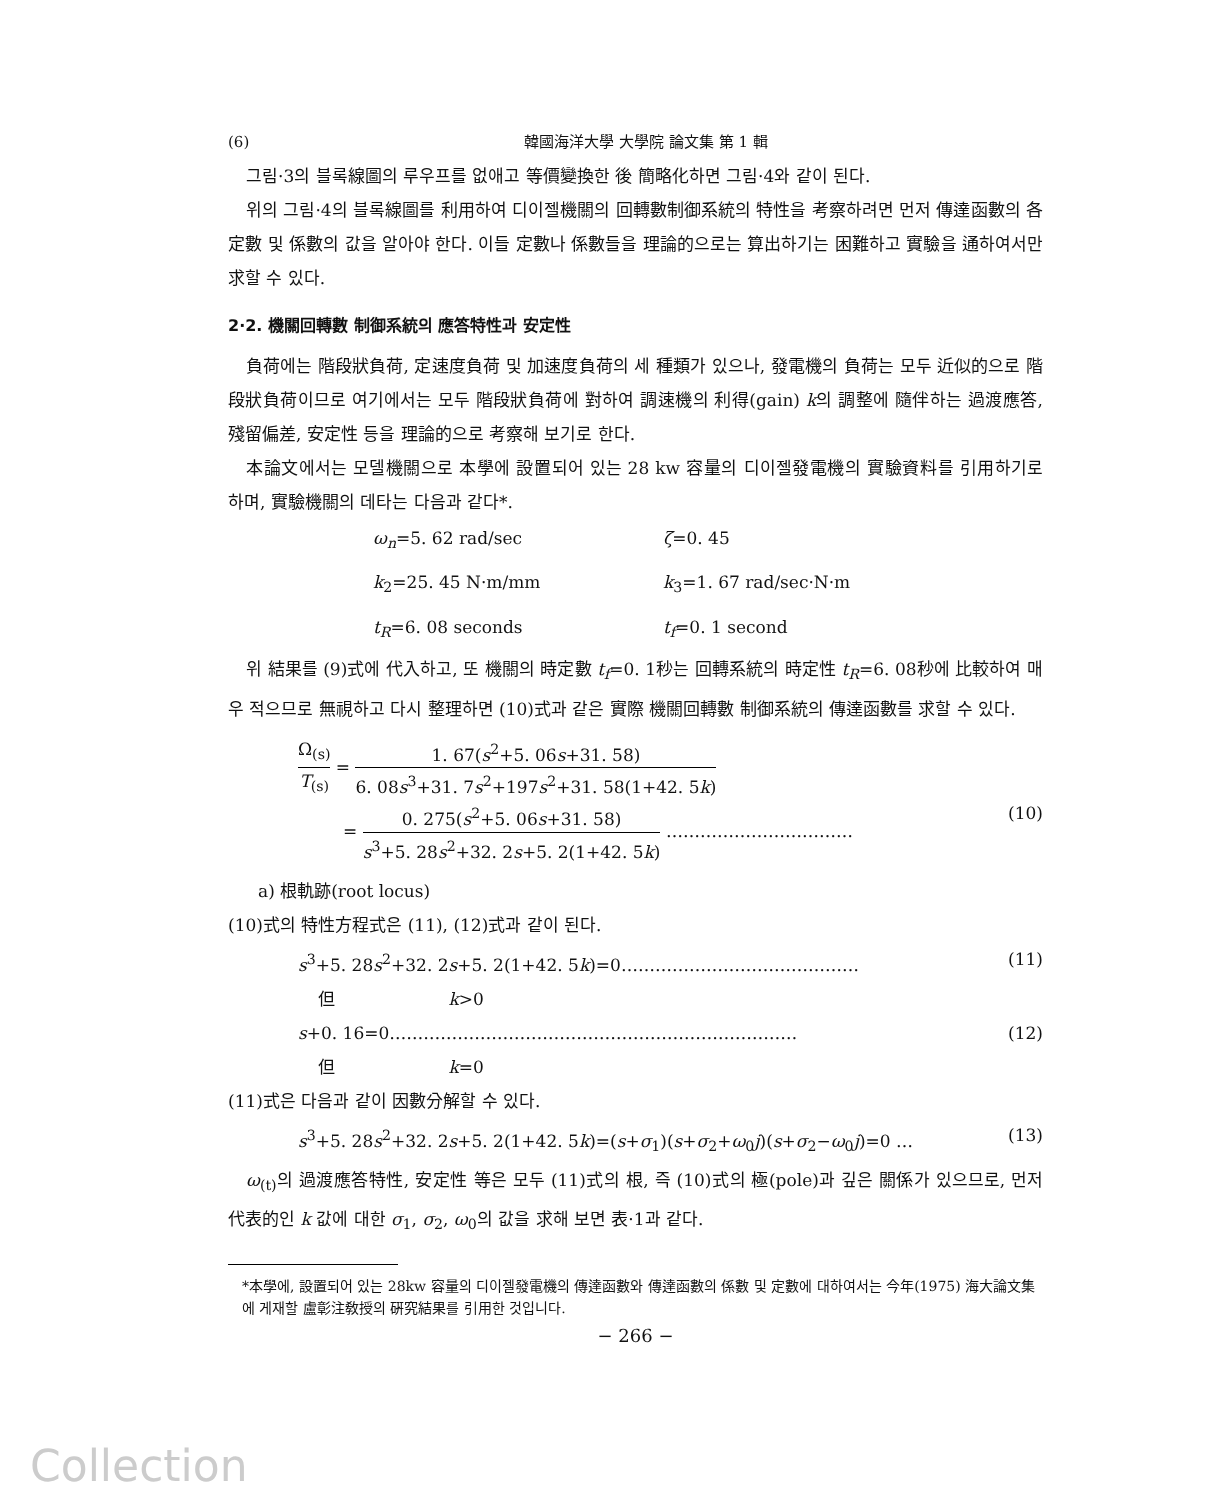(6) 韓國海洋大學 大學院 論文集 第 1 輯
그림·3의 블록線圖의 루우프를 없애고 等價變換한 後 簡略化하면 그림·4와 같이 된다.
위의 그림·4의 블록線圖를 利用하여 디이젤機關의 回轉數制御系統의 特性을 考察하려면 먼저 傳達函數의 各 定數 및 係數의 값을 알아야 한다. 이들 定數나 係數들을 理論的으로는 算出하기는 困難하고 實驗을 通하여서만 求할 수 있다.
2·2. 機關回轉數 制御系統의 應答特性과 安定性
負荷에는 階段狀負荷, 定速度負荷 및 加速度負荷의 세 種類가 있으나, 發電機의 負荷는 모두 近似的으로 階段狀負荷이므로 여기에서는 모두 階段狀負荷에 對하여 調速機의 利得(gain) k의 調整에 隨伴하는 過渡應答, 殘留偏差, 安定性 등을 理論的으로 考察해 보기로 한다.
本論文에서는 모델機關으로 本學에 設置되어 있는 28 kw 容量의 디이젤發電機의 實驗資料를 引用하기로 하며, 實驗機關의 데타는 다음과 같다*.
ω<sub>n</sub>=5. 62 rad/sec ζ=0. 45 k<sub>2</sub>=25. 45 N·m/mm k<sub>3</sub>=1. 67 rad/sec·N·m t<sub>R</sub>=6. 08 seconds t<sub>f</sub>=0. 1 second
위 結果를 (9)式에 代入하고, 또 機關의 時定數 t<sub>f</sub>=0. 1秒는 回轉系統의 時定性 t<sub>R</sub>=6. 08秒에 比較하여 매우 적으므로 無視하고 다시 整理하면 (10)式과 같은 實際 機關回轉數 制御系統의 傳達函數를 求할 수 있다.
Ω<sub>(s)</sub> T<sub>(s)</sub> = 1. 67(s<sup>2</sup>+5. 06s+31. 58) 6. 08s<sup>3</sup>+31. 7s<sup>2</sup>+197s<sup>2</sup>+31. 58(1+42. 5k)
= 0. 275(s<sup>2</sup>+5. 06s+31. 58) s<sup>3</sup>+5. 28s<sup>2</sup>+32. 2s+5. 2(1+42. 5k) …………………………… (10)
a) 根軌跡(root locus)
(10)式의 特性方程式은 (11), (12)式과 같이 된다.
s<sup>3</sup>+5. 28s<sup>2</sup>+32. 2s+5. 2(1+42. 5k)=0…………………………………… (11)
但 k>0
s+0. 16=0……………………………………………………………… (12)
但 k=0
(11)式은 다음과 같이 因數分解할 수 있다.
s<sup>3</sup>+5. 28s<sup>2</sup>+32. 2s+5. 2(1+42. 5k)=(s+σ<sub>1</sub>)(s+σ<sub>2</sub>+ω<sub>0</sub>j)(s+σ<sub>2</sub>−ω<sub>0</sub>j)=0 … (13)
ω<sub>(t)</sub>의 過渡應答特性, 安定性 等은 모두 (11)式의 根, 즉 (10)式의 極(pole)과 깊은 關係가 있으므로, 먼저 代表的인 k 값에 대한 σ<sub>1</sub>, σ<sub>2</sub>, ω<sub>0</sub>의 값을 求해 보면 表·1과 같다.
*本學에, 設置되어 있는 28kw 容量의 디이젤發電機의 傳達函數와 傳達函數의 係數 및 定數에 대하여서는 今年(1975) 海大論文集에 게재할 盧彰注敎授의 硏究結果를 引用한 것입니다.
− 266 −
Collection